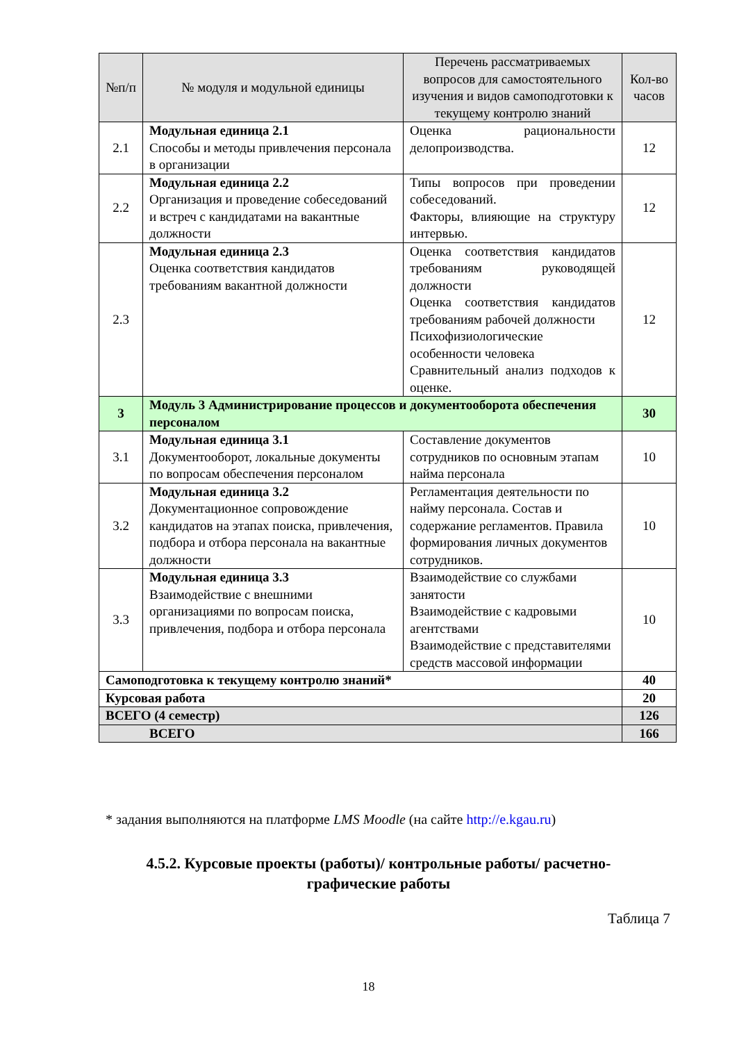| №п/п | № модуля и модульной единицы | Перечень рассматриваемых вопросов для самостоятельного изучения и видов самоподготовки к текущему контролю знаний | Кол-во часов |
| --- | --- | --- | --- |
| 2.1 | Модульная единица 2.1 Способы и методы привлечения персонала в организации | Оценка рациональности делопроизводства. | 12 |
| 2.2 | Модульная единица 2.2 Организация и проведение собеседований и встреч с кандидатами на вакантные должности | Типы вопросов при проведении собеседований. Факторы, влияющие на структуру интервью. | 12 |
| 2.3 | Модульная единица 2.3 Оценка соответствия кандидатов требованиям вакантной должности | Оценка соответствия кандидатов требованиям руководящей должности Оценка соответствия кандидатов требованиям рабочей должности Психофизиологические особенности человека Сравнительный анализ подходов к оценке. | 12 |
| 3 | Модуль 3 Администрирование процессов и документооборота обеспечения персоналом | | 30 |
| 3.1 | Модульная единица 3.1 Документооборот, локальные документы по вопросам обеспечения персоналом | Составление документов сотрудников по основным этапам найма персонала | 10 |
| 3.2 | Модульная единица 3.2 Документационное сопровождение кандидатов на этапах поиска, привлечения, подбора и отбора персонала на вакантные должности | Регламентация деятельности по найму персонала. Состав и содержание регламентов. Правила формирования личных документов сотрудников. | 10 |
| 3.3 | Модульная единица 3.3 Взаимодействие с внешними организациями по вопросам поиска, привлечения, подбора и отбора персонала | Взаимодействие со службами занятости Взаимодействие с кадровыми агентствами Взаимодействие с представителями средств массовой информации | 10 |
| Самоподготовка к текущему контролю знаний* | | | 40 |
| Курсовая работа | | | 20 |
| ВСЕГО (4 семестр) | | | 126 |
| ВСЕГО | | | 166 |
* задания выполняются на платформе LMS Moodle (на сайте http://e.kgau.ru)
4.5.2. Курсовые проекты (работы)/ контрольные работы/ расчетно-графические работы
Таблица 7
18